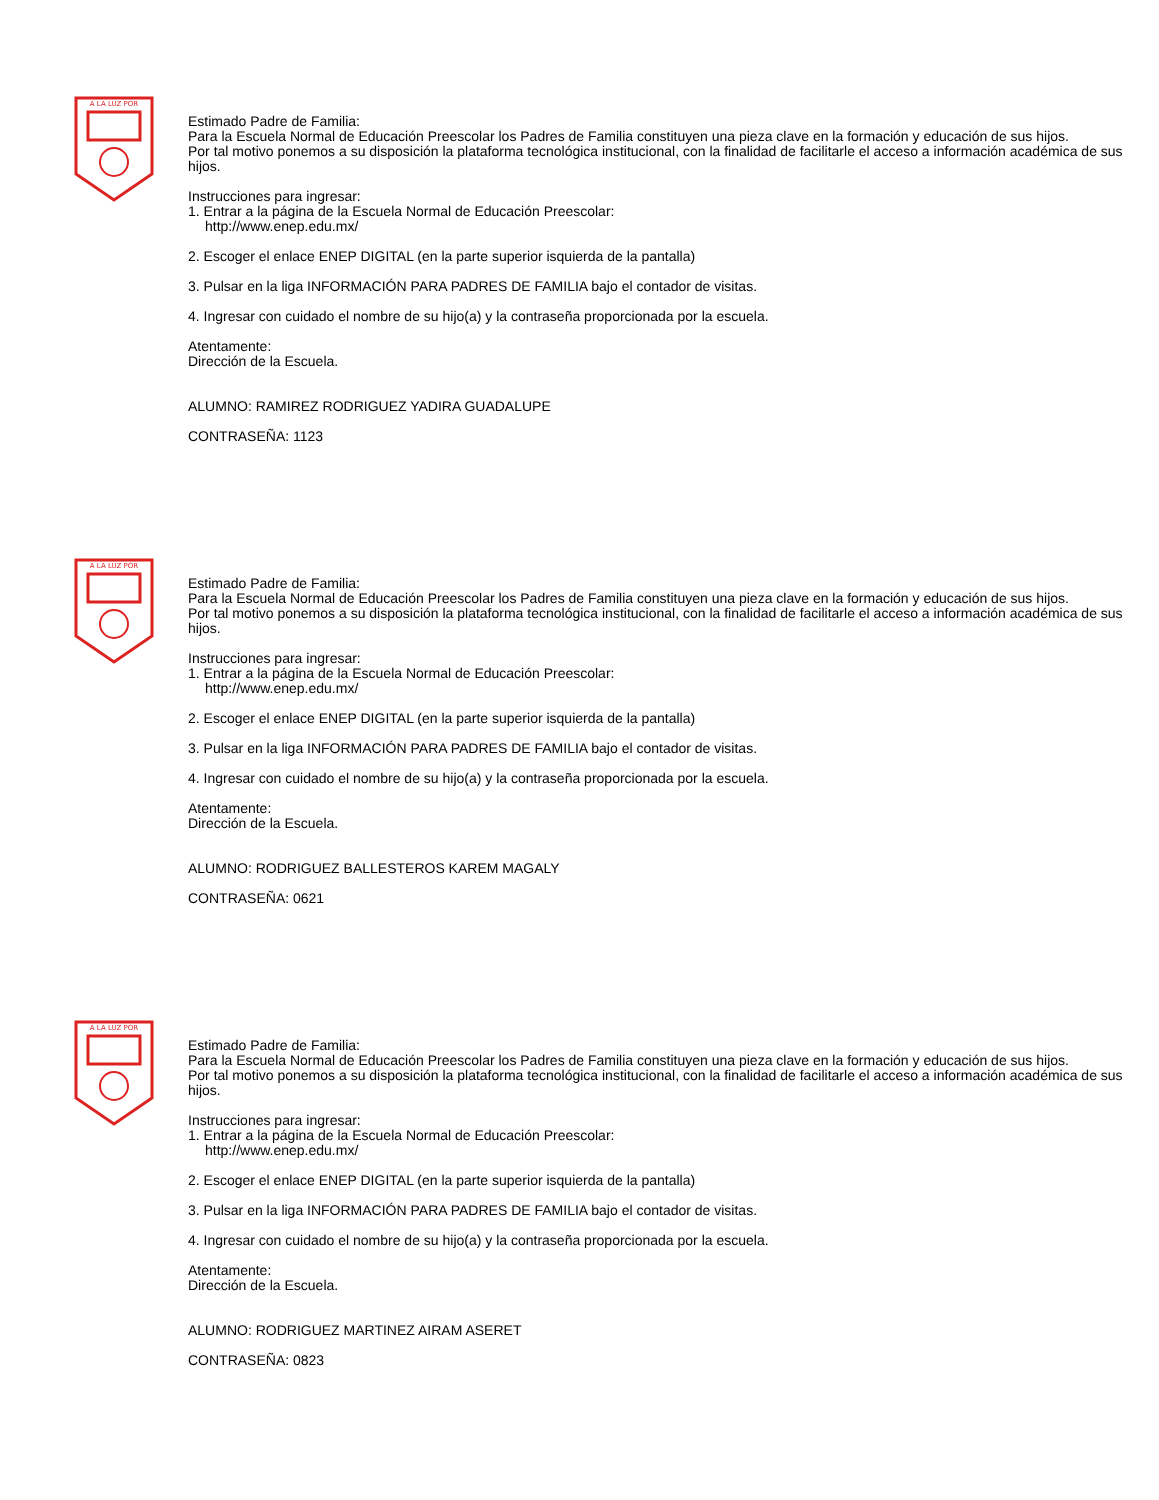A LA LUZ POR
Estimado Padre de Familia:
Para la Escuela Normal de Educación Preescolar los Padres de Familia constituyen una pieza clave en la formación y educación de sus hijos.
Por tal motivo ponemos a su disposición la plataforma tecnológica institucional, con la finalidad de facilitarle el acceso a información académica de sus hijos.
Instrucciones para ingresar:
1. Entrar a la página de la Escuela Normal de Educación Preescolar:
http://www.enep.edu.mx/
2. Escoger el enlace ENEP DIGITAL (en la parte superior isquierda de la pantalla)
3. Pulsar en la liga INFORMACIÓN PARA PADRES DE FAMILIA bajo el contador de visitas.
4. Ingresar con cuidado el nombre de su hijo(a) y la contraseña proporcionada por la escuela.
Atentamente:
Dirección de la Escuela.
ALUMNO: RAMIREZ RODRIGUEZ YADIRA GUADALUPE
CONTRASEÑA: 1123
A LA LUZ POR
Estimado Padre de Familia:
Para la Escuela Normal de Educación Preescolar los Padres de Familia constituyen una pieza clave en la formación y educación de sus hijos.
Por tal motivo ponemos a su disposición la plataforma tecnológica institucional, con la finalidad de facilitarle el acceso a información académica de sus hijos.
Instrucciones para ingresar:
1. Entrar a la página de la Escuela Normal de Educación Preescolar:
http://www.enep.edu.mx/
2. Escoger el enlace ENEP DIGITAL (en la parte superior isquierda de la pantalla)
3. Pulsar en la liga INFORMACIÓN PARA PADRES DE FAMILIA bajo el contador de visitas.
4. Ingresar con cuidado el nombre de su hijo(a) y la contraseña proporcionada por la escuela.
Atentamente:
Dirección de la Escuela.
ALUMNO: RODRIGUEZ BALLESTEROS KAREM MAGALY
CONTRASEÑA: 0621
A LA LUZ POR
Estimado Padre de Familia:
Para la Escuela Normal de Educación Preescolar los Padres de Familia constituyen una pieza clave en la formación y educación de sus hijos.
Por tal motivo ponemos a su disposición la plataforma tecnológica institucional, con la finalidad de facilitarle el acceso a información académica de sus hijos.
Instrucciones para ingresar:
1. Entrar a la página de la Escuela Normal de Educación Preescolar:
http://www.enep.edu.mx/
2. Escoger el enlace ENEP DIGITAL (en la parte superior isquierda de la pantalla)
3. Pulsar en la liga INFORMACIÓN PARA PADRES DE FAMILIA bajo el contador de visitas.
4. Ingresar con cuidado el nombre de su hijo(a) y la contraseña proporcionada por la escuela.
Atentamente:
Dirección de la Escuela.
ALUMNO: RODRIGUEZ MARTINEZ AIRAM ASERET
CONTRASEÑA: 0823